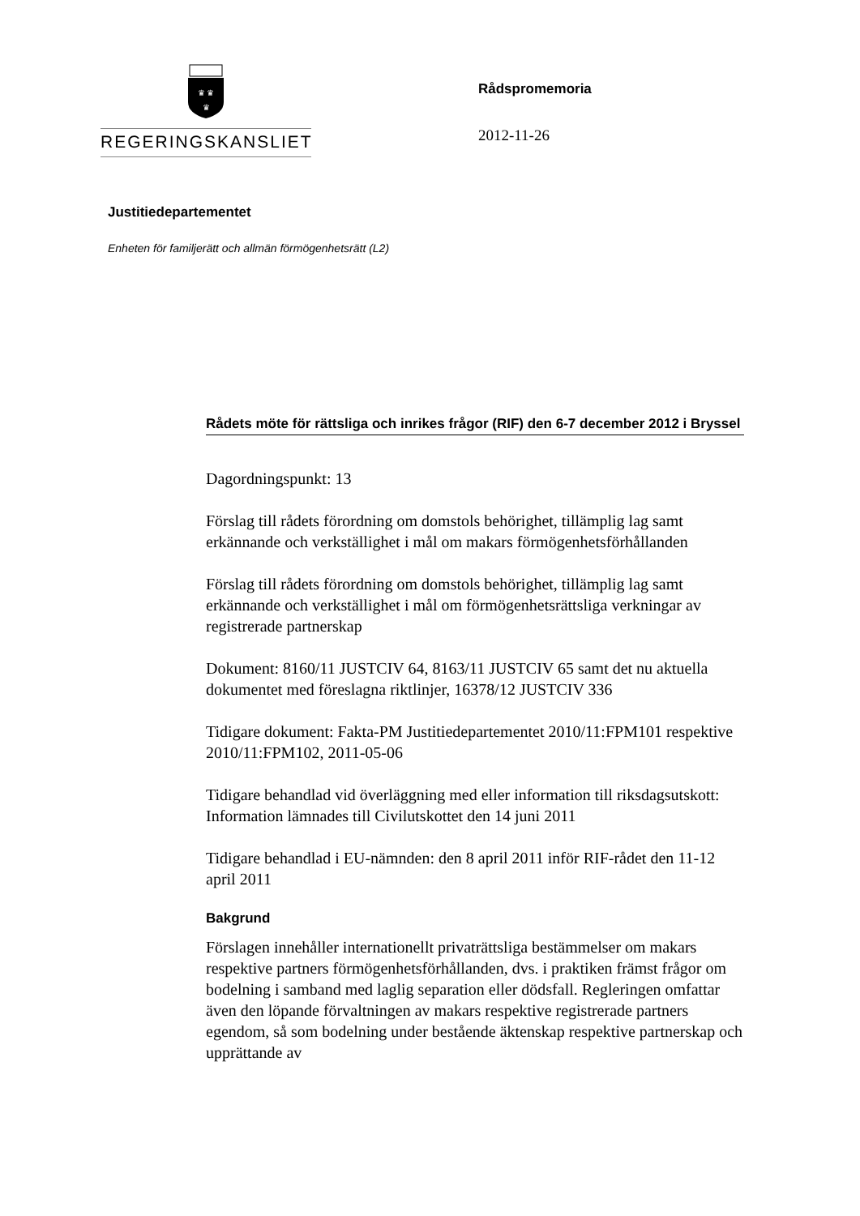♛ ♛
♛
REGERINGSKANSLIET
Rådspromemoria
2012-11-26
Justitiedepartementet
Enheten för familjerätt och allmän förmögenhetsrätt (L2)
Rådets möte för rättsliga och inrikes frågor (RIF) den 6-7 december 2012 i Bryssel
Dagordningspunkt: 13
Förslag till rådets förordning om domstols behörighet, tillämplig lag samt erkännande och verkställighet i mål om makars förmögenhetsförhållanden
Förslag till rådets förordning om domstols behörighet, tillämplig lag samt erkännande och verkställighet i mål om förmögenhetsrättsliga verkningar av registrerade partnerskap
Dokument: 8160/11 JUSTCIV 64, 8163/11 JUSTCIV 65 samt det nu aktuella dokumentet med föreslagna riktlinjer, 16378/12 JUSTCIV 336
Tidigare dokument: Fakta-PM Justitiedepartementet 2010/11:FPM101 respektive 2010/11:FPM102, 2011-05-06
Tidigare behandlad vid överläggning med eller information till riksdagsutskott: Information lämnades till Civilutskottet den 14 juni 2011
Tidigare behandlad i EU-nämnden: den 8 april 2011 inför RIF-rådet den 11-12 april 2011
Bakgrund
Förslagen innehåller internationellt privaträttsliga bestämmelser om makars respektive partners förmögenhetsförhållanden, dvs. i praktiken främst frågor om bodelning i samband med laglig separation eller dödsfall. Regleringen omfattar även den löpande förvaltningen av makars respektive registrerade partners egendom, så som bodelning under bestående äktenskap respektive partnerskap och upprättande av